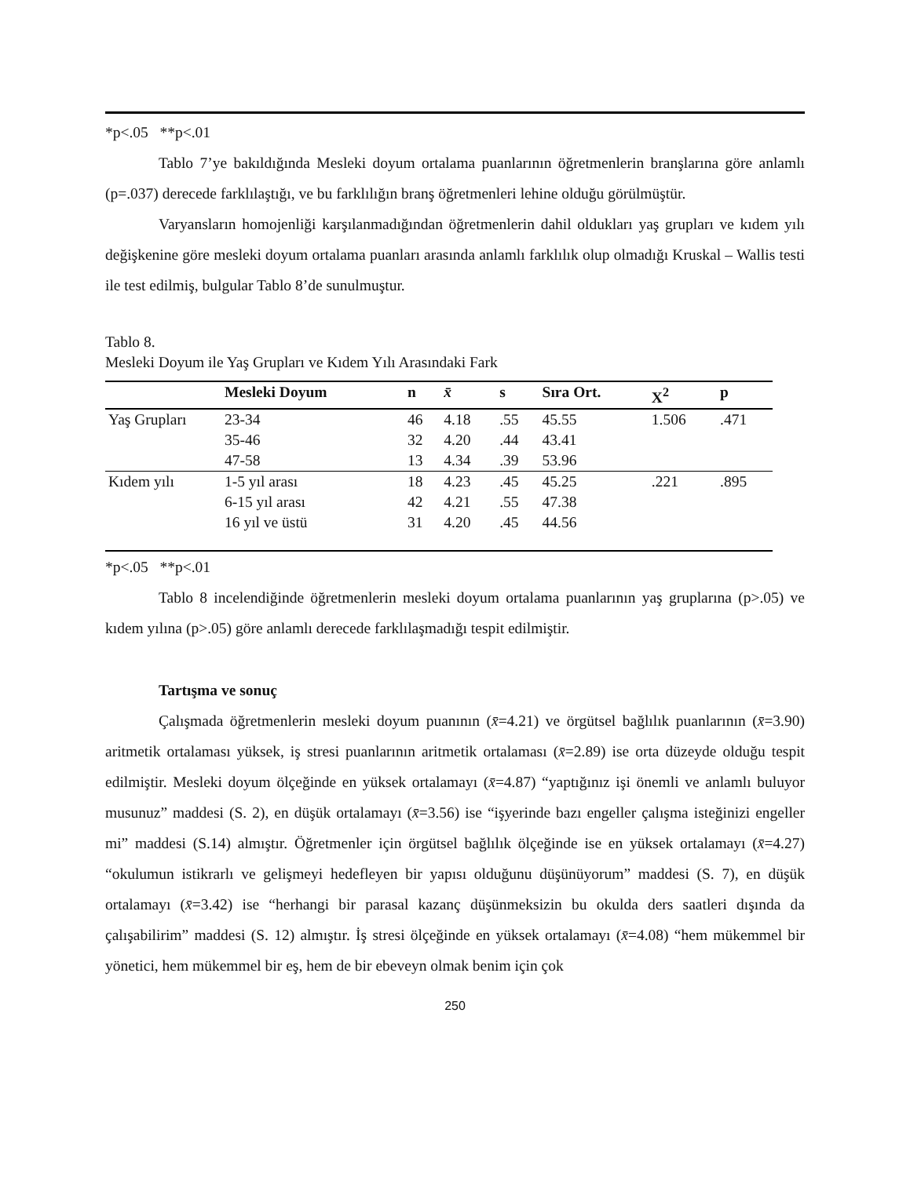*p<.05 **p<.01
Tablo 7’ye bakıldığında Mesleki doyum ortalama puanlarının öğretmenlerin branşlarına göre anlamlı (p=.037) derecede farklılaştığı, ve bu farklılığın branş öğretmenleri lehine olduğu görülmüştür.
Varyansların homojenliği karşılanmadığından öğretmenlerin dahil oldukları yaş grupları ve kıdem yılı değişkenine göre mesleki doyum ortalama puanları arasında anlamlı farklılık olup olmadığı Kruskal – Wallis testi ile test edilmiş, bulgular Tablo 8’de sunulmuştur.
Tablo 8.
Mesleki Doyum ile Yaş Grupları ve Kıdem Yılı Arasındaki Fark
| | Mesleki Doyum | n | x̄ | s | Sıra Ort. | X<sup>2</sup> | p |
| --- | --- | --- | --- | --- | --- | --- | --- |
| Yaş Grupları | 23-34 | 46 | 4.18 | .55 | 45.55 | 1.506 | .471 |
| | 35-46 | 32 | 4.20 | .44 | 43.41 | | |
| | 47-58 | 13 | 4.34 | .39 | 53.96 | | |
| Kıdem yılı | 1-5 yıl arası | 18 | 4.23 | .45 | 45.25 | .221 | .895 |
| | 6-15 yıl arası | 42 | 4.21 | .55 | 47.38 | | |
| | 16 yıl ve üstü | 31 | 4.20 | .45 | 44.56 | | |
*p<.05 **p<.01
Tablo 8 incelendiğinde öğretmenlerin mesleki doyum ortalama puanlarının yaş gruplarına (p>.05) ve kıdem yılına (p>.05) göre anlamlı derecede farklılaşmadığı tespit edilmiştir.
Tartışma ve sonuç
Çalışmada öğretmenlerin mesleki doyum puanının (x̄=4.21) ve örgütsel bağlılık puanlarının (x̄=3.90) aritmetik ortalaması yüksek, iş stresi puanlarının aritmetik ortalaması (x̄=2.89) ise orta düzeyde olduğu tespit edilmiştir. Mesleki doyum ölçeğinde en yüksek ortalamayı (x̄=4.87) “yaptığınız işi önemli ve anlamlı buluyor musunuz” maddesi (S. 2), en düşük ortalamayı (x̄=3.56) ise “işyerinde bazı engeller çalışma isteğinizi engeller mi” maddesi (S.14) almıştır. Öğretmenler için örgütsel bağlılık ölçeğinde ise en yüksek ortalamayı (x̄=4.27) “okulumun istikrarlı ve gelişmeyi hedefleyen bir yapısı olduğunu düşünüyorum” maddesi (S. 7), en düşük ortalamayı (x̄=3.42) ise “herhangi bir parasal kazanç düşünmeksizin bu okulda ders saatleri dışında da çalışabilirim” maddesi (S. 12) almıştır. İş stresi ölçeğinde en yüksek ortalamayı (x̄=4.08) “hem mükemmel bir yönetici, hem mükemmel bir eş, hem de bir ebeveyn olmak benim için çok
250